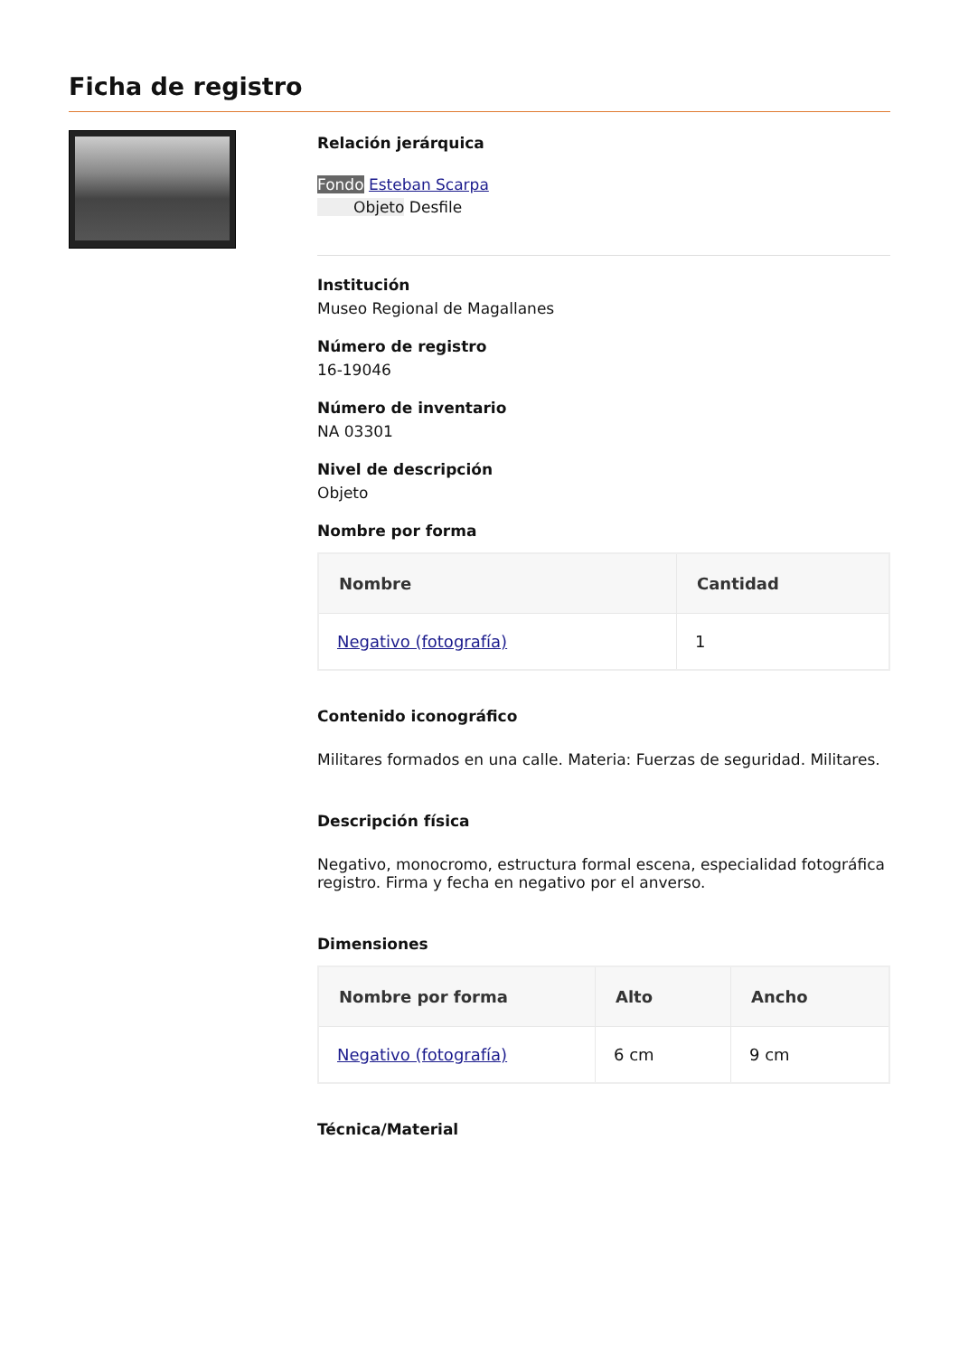Ficha de registro
Relación jerárquica
Fondo Esteban Scarpa
Objeto Desfile
Institución
Museo Regional de Magallanes
Número de registro
16-19046
Número de inventario
NA 03301
Nivel de descripción
Objeto
Nombre por forma
| Nombre | Cantidad |
| --- | --- |
| Negativo (fotografía) | 1 |
Contenido iconográfico
Militares formados en una calle. Materia: Fuerzas de seguridad. Militares.
Descripción física
Negativo, monocromo, estructura formal escena, especialidad fotográfica registro. Firma y fecha en negativo por el anverso.
Dimensiones
| Nombre por forma | Alto | Ancho |
| --- | --- | --- |
| Negativo (fotografía) | 6 cm | 9 cm |
Técnica/Material